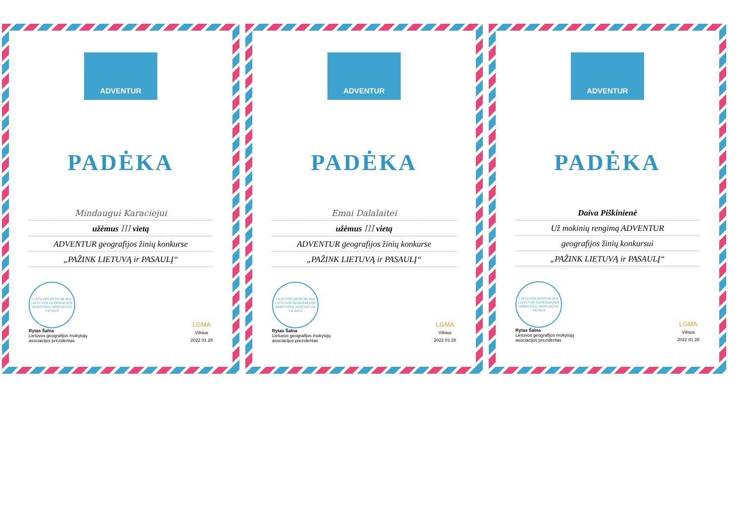ADVENTUR
PADĖKA
Mindaugui Karaciejui
užėmus III vietą
ADVENTUR geografijos žinių konkurse
„PAŽINK LIETUVĄ ir PASAULĮ“
LIETUVOS RESPUBLIKA
LIETUVOS GEOGRAFIJOS MOKYTOJŲ ASOCIACIJA
VILNIUS
Rytas Šalna
Lietuvos geografijos mokytojų
asociacijos prezidentas
LGMA
Vilnius
2022 01 28
ADVENTUR
PADĖKA
Emai Dalalaitei
užėmus III vietą
ADVENTUR geografijos žinių konkurse
„PAŽINK LIETUVĄ ir PASAULĮ“
LIETUVOS RESPUBLIKA
LIETUVOS GEOGRAFIJOS MOKYTOJŲ ASOCIACIJA
VILNIUS
Rytas Šalna
Lietuvos geografijos mokytojų
asociacijos prezidentas
LGMA
Vilnius
2022 01 28
ADVENTUR
PADĖKA
Daiva Piškinienė
Už mokinių rengimą ADVENTUR
geografijos žinių konkursui
„PAŽINK LIETUVĄ ir PASAULĮ“
LIETUVOS RESPUBLIKA
LIETUVOS GEOGRAFIJOS MOKYTOJŲ ASOCIACIJA
VILNIUS
Rytas Šalna
Lietuvos geografijos mokytojų
asociacijos prezidentas
LGMA
Vilnius
2022 01 28